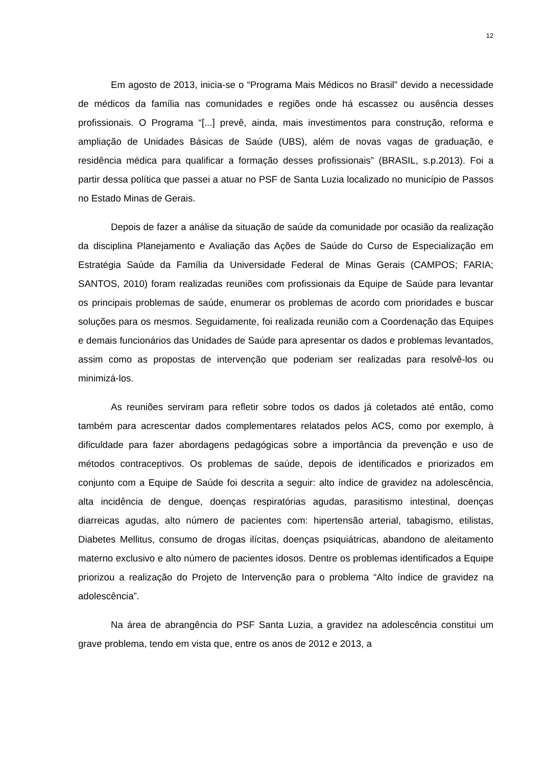12
Em agosto de 2013, inicia-se o “Programa Mais Médicos no Brasil” devido a necessidade de médicos da família nas comunidades e regiões onde há escassez ou ausência desses profissionais. O Programa “[...] prevê, ainda, mais investimentos para construção, reforma e ampliação de Unidades Básicas de Saúde (UBS), além de novas vagas de graduação, e residência médica para qualificar a formação desses profissionais” (BRASIL, s.p.2013). Foi a partir dessa política que passei a atuar no PSF de Santa Luzia localizado no município de Passos no Estado Minas de Gerais.
Depois de fazer a análise da situação de saúde da comunidade por ocasião da realização da disciplina Planejamento e Avaliação das Ações de Saúde do Curso de Especialização em Estratégia Saúde da Família da Universidade Federal de Minas Gerais (CAMPOS; FARIA; SANTOS, 2010) foram realizadas reuniões com profissionais da Equipe de Saúde para levantar os principais problemas de saúde, enumerar os problemas de acordo com prioridades e buscar soluções para os mesmos. Seguidamente, foi realizada reunião com a Coordenação das Equipes e demais funcionários das Unidades de Saúde para apresentar os dados e problemas levantados, assim como as propostas de intervenção que poderiam ser realizadas para resolvê-los ou minimizá-los.
As reuniões serviram para refletir sobre todos os dados já coletados até então, como também para acrescentar dados complementares relatados pelos ACS, como por exemplo, à dificuldade para fazer abordagens pedagógicas sobre a importância da prevenção e uso de métodos contraceptivos. Os problemas de saúde, depois de identificados e priorizados em conjunto com a Equipe de Saúde foi descrita a seguir: alto índice de gravidez na adolescência, alta incidência de dengue, doenças respiratórias agudas, parasitismo intestinal, doenças diarreicas agudas, alto número de pacientes com: hipertensão arterial, tabagismo, etilistas, Diabetes Mellitus, consumo de drogas ilícitas, doenças psiquiátricas, abandono de aleitamento materno exclusivo e alto número de pacientes idosos. Dentre os problemas identificados a Equipe priorizou a realização do Projeto de Intervenção para o problema “Alto índice de gravidez na adolescência”.
Na área de abrangência do PSF Santa Luzia, a gravidez na adolescência constitui um grave problema, tendo em vista que, entre os anos de 2012 e 2013, a